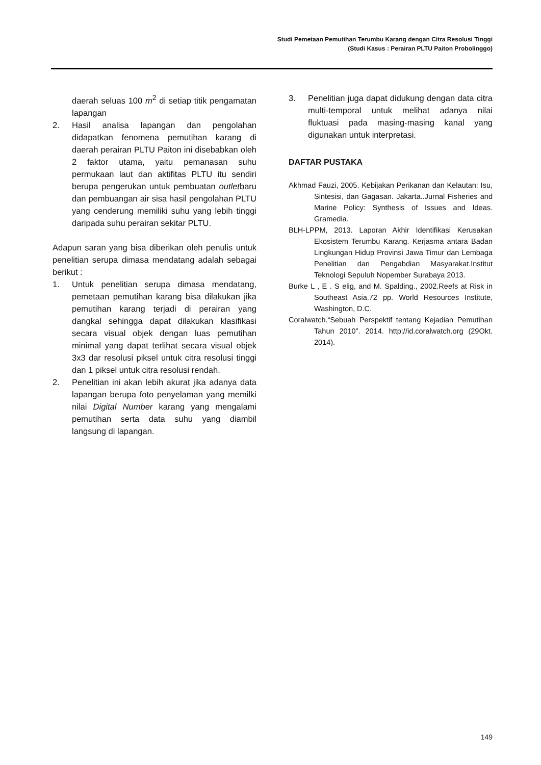Studi Pemetaan Pemutihan Terumbu Karang dengan Citra Resolusi Tinggi
(Studi Kasus : Perairan PLTU Paiton Probolinggo)
daerah seluas 100 m<sup>2</sup> di setiap titik pengamatan lapangan
2. Hasil analisa lapangan dan pengolahan didapatkan fenomena pemutihan karang di daerah perairan PLTU Paiton ini disebabkan oleh 2 faktor utama, yaitu pemanasan suhu permukaan laut dan aktifitas PLTU itu sendiri berupa pengerukan untuk pembuatan outletbaru dan pembuangan air sisa hasil pengolahan PLTU yang cenderung memiliki suhu yang lebih tinggi daripada suhu perairan sekitar PLTU.
Adapun saran yang bisa diberikan oleh penulis untuk penelitian serupa dimasa mendatang adalah sebagai berikut :
1. Untuk penelitian serupa dimasa mendatang, pemetaan pemutihan karang bisa dilakukan jika pemutihan karang terjadi di perairan yang dangkal sehingga dapat dilakukan klasifikasi secara visual objek dengan luas pemutihan minimal yang dapat terlihat secara visual objek 3x3 dar resolusi piksel untuk citra resolusi tinggi dan 1 piksel untuk citra resolusi rendah.
2. Penelitian ini akan lebih akurat jika adanya data lapangan berupa foto penyelaman yang memilki nilai Digital Number karang yang mengalami pemutihan serta data suhu yang diambil langsung di lapangan.
3. Penelitian juga dapat didukung dengan data citra multi-temporal untuk melihat adanya nilai fluktuasi pada masing-masing kanal yang digunakan untuk interpretasi.
DAFTAR PUSTAKA
Akhmad Fauzi, 2005. Kebijakan Perikanan dan Kelautan: Isu, Sintesisi, dan Gagasan. Jakarta..Jurnal Fisheries and Marine Policy: Synthesis of Issues and Ideas. Gramedia.
BLH-LPPM, 2013. Laporan Akhir Identifikasi Kerusakan Ekosistem Terumbu Karang. Kerjasma antara Badan Lingkungan Hidup Provinsi Jawa Timur dan Lembaga Penelitian dan Pengabdian Masyarakat.Institut Teknologi Sepuluh Nopember Surabaya 2013.
Burke L , E . S elig, and M. Spalding., 2002.Reefs at Risk in Southeast Asia.72 pp. World Resources Institute, Washington, D.C.
Coralwatch.“Sebuah Perspektif tentang Kejadian Pemutihan Tahun 2010”. 2014. http://id.coralwatch.org (29Okt. 2014).
149